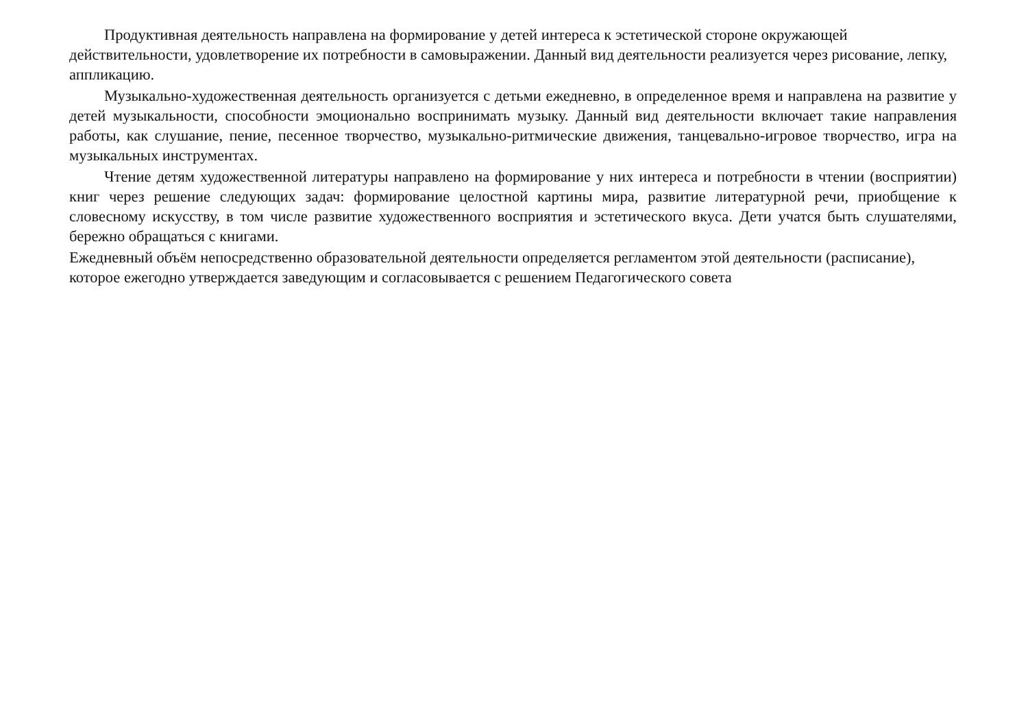Продуктивная деятельность направлена на формирование у детей интереса к эстетической стороне окружающей действительности, удовлетворение их потребности в самовыражении. Данный вид деятельности реализуется через рисование, лепку, аппликацию.
Музыкально-художественная деятельность организуется с детьми ежедневно, в определенное время и направлена на развитие у детей музыкальности, способности эмоционально воспринимать музыку. Данный вид деятельности включает такие направления работы, как слушание, пение, песенное творчество, музыкально-ритмические движения, танцевально-игровое творчество, игра на музыкальных инструментах.
Чтение детям художественной литературы направлено на формирование у них интереса и потребности в чтении (восприятии) книг через решение следующих задач: формирование целостной картины мира, развитие литературной речи, приобщение к словесному искусству, в том числе развитие художественного восприятия и эстетического вкуса. Дети учатся быть слушателями, бережно обращаться с книгами.
Ежедневный объём непосредственно образовательной деятельности определяется регламентом этой деятельности (расписание), которое ежегодно утверждается заведующим и согласовывается с решением Педагогического совета